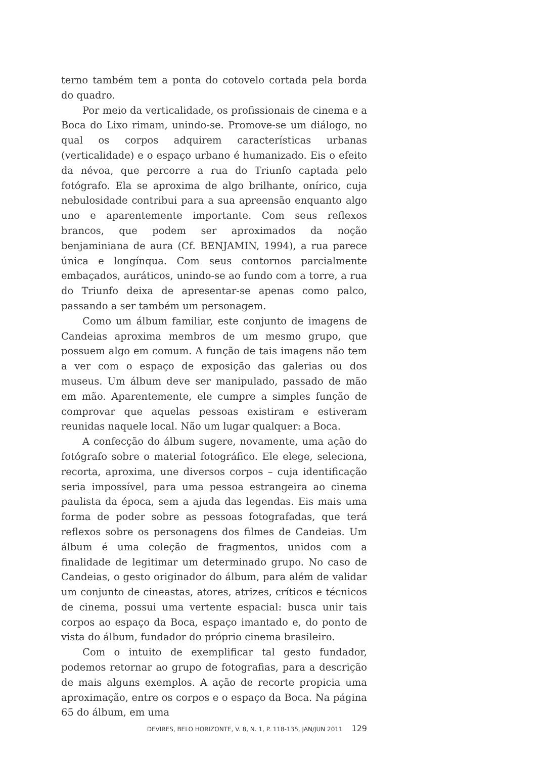terno também tem a ponta do cotovelo cortada pela borda do quadro.
Por meio da verticalidade, os profissionais de cinema e a Boca do Lixo rimam, unindo-se. Promove-se um diálogo, no qual os corpos adquirem características urbanas (verticalidade) e o espaço urbano é humanizado. Eis o efeito da névoa, que percorre a rua do Triunfo captada pelo fotógrafo. Ela se aproxima de algo brilhante, onírico, cuja nebulosidade contribui para a sua apreensão enquanto algo uno e aparentemente importante. Com seus reflexos brancos, que podem ser aproximados da noção benjaminiana de aura (Cf. BENJAMIN, 1994), a rua parece única e longínqua. Com seus contornos parcialmente embaçados, auráticos, unindo-se ao fundo com a torre, a rua do Triunfo deixa de apresentar-se apenas como palco, passando a ser também um personagem.
Como um álbum familiar, este conjunto de imagens de Candeias aproxima membros de um mesmo grupo, que possuem algo em comum. A função de tais imagens não tem a ver com o espaço de exposição das galerias ou dos museus. Um álbum deve ser manipulado, passado de mão em mão. Aparentemente, ele cumpre a simples função de comprovar que aquelas pessoas existiram e estiveram reunidas naquele local. Não um lugar qualquer: a Boca.
A confecção do álbum sugere, novamente, uma ação do fotógrafo sobre o material fotográfico. Ele elege, seleciona, recorta, aproxima, une diversos corpos – cuja identificação seria impossível, para uma pessoa estrangeira ao cinema paulista da época, sem a ajuda das legendas. Eis mais uma forma de poder sobre as pessoas fotografadas, que terá reflexos sobre os personagens dos filmes de Candeias. Um álbum é uma coleção de fragmentos, unidos com a finalidade de legitimar um determinado grupo. No caso de Candeias, o gesto originador do álbum, para além de validar um conjunto de cineastas, atores, atrizes, críticos e técnicos de cinema, possui uma vertente espacial: busca unir tais corpos ao espaço da Boca, espaço imantado e, do ponto de vista do álbum, fundador do próprio cinema brasileiro.
Com o intuito de exemplificar tal gesto fundador, podemos retornar ao grupo de fotografias, para a descrição de mais alguns exemplos. A ação de recorte propicia uma aproximação, entre os corpos e o espaço da Boca. Na página 65 do álbum, em uma
DEVIRES, BELO HORIZONTE, V. 8, N. 1, P. 118-135, JAN/JUN 2011 129